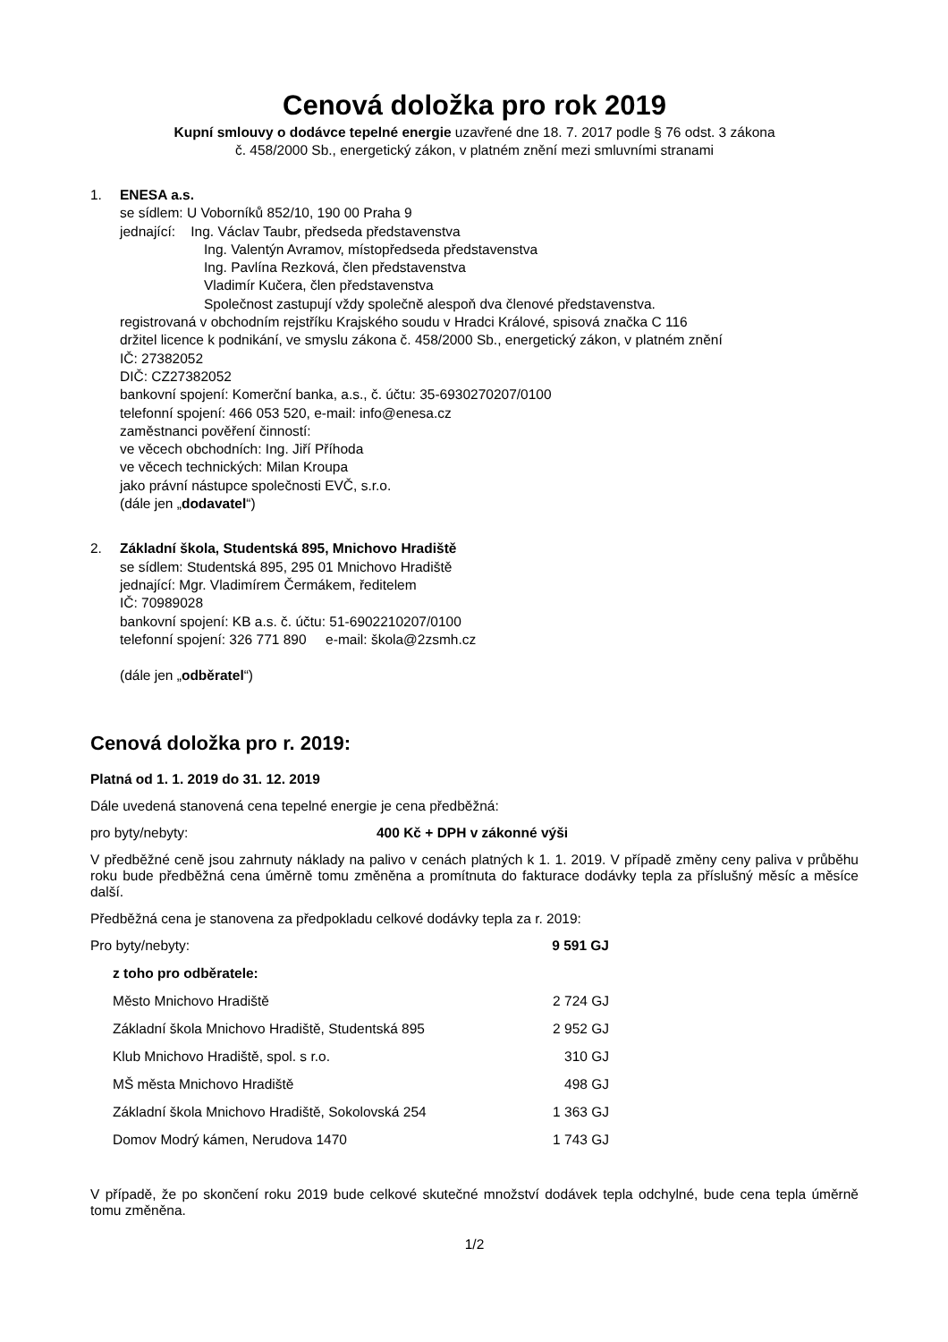Cenová doložka pro rok 2019
Kupní smlouvy o dodávce tepelné energie uzavřené dne 18. 7. 2017 podle § 76 odst. 3 zákona
č. 458/2000 Sb., energetický zákon, v platném znění mezi smluvními stranami
1. ENESA a.s.
se sídlem: U Voborníků 852/10, 190 00 Praha 9
jednající: Ing. Václav Taubr, předseda představenstva
Ing. Valentýn Avramov, místopředseda představenstva
Ing. Pavlína Rezková, člen představenstva
Vladimír Kučera, člen představenstva
Společnost zastupují vždy společně alespoň dva členové představenstva.
registrovaná v obchodním rejstříku Krajského soudu v Hradci Králové, spisová značka C 116
držitel licence k podnikání, ve smyslu zákona č. 458/2000 Sb., energetický zákon, v platném znění
IČ: 27382052
DIČ: CZ27382052
bankovní spojení: Komerční banka, a.s., č. účtu: 35-6930270207/0100
telefonní spojení: 466 053 520, e-mail: info@enesa.cz
zaměstnanci pověření činností:
ve věcech obchodních: Ing. Jiří Příhoda
ve věcech technických: Milan Kroupa
jako právní nástupce společnosti EVČ, s.r.o.
(dále jen „dodavatel“)
2. Základní škola, Studentská 895, Mnichovo Hradiště
se sídlem: Studentská 895, 295 01 Mnichovo Hradiště
jednající: Mgr. Vladimírem Čermákem, ředitelem
IČ: 70989028
bankovní spojení: KB a.s. č. účtu: 51-6902210207/0100
telefonní spojení: 326 771 890 e-mail: škola@2zsmh.cz
(dále jen „odběratel“)
Cenová doložka pro r. 2019:
Platná od 1. 1. 2019 do 31. 12. 2019
Dále uvedená stanovená cena tepelné energie je cena předběžná:
pro byty/nebyty: 400 Kč + DPH v zákonné výši
V předběžné ceně jsou zahrnuty náklady na palivo v cenách platných k 1. 1. 2019. V případě změny ceny paliva v průběhu roku bude předběžná cena úměrně tomu změněna a promítnuta do fakturace dodávky tepla za příslušný měsíc a měsíce další.
Předběžná cena je stanovena za předpokladu celkové dodávky tepla za r. 2019:
| Pro byty/nebyty: | 9 591 GJ |
| z toho pro odběratele: | |
| Město Mnichovo Hradiště | 2 724 GJ |
| Základní škola Mnichovo Hradiště, Studentská 895 | 2 952 GJ |
| Klub Mnichovo Hradiště, spol. s r.o. | 310 GJ |
| MŠ města Mnichovo Hradiště | 498 GJ |
| Základní škola Mnichovo Hradiště, Sokolovská 254 | 1 363 GJ |
| Domov Modrý kámen, Nerudova 1470 | 1 743 GJ |
V případě, že po skončení roku 2019 bude celkové skutečné množství dodávek tepla odchylné, bude cena tepla úměrně tomu změněna.
1/2